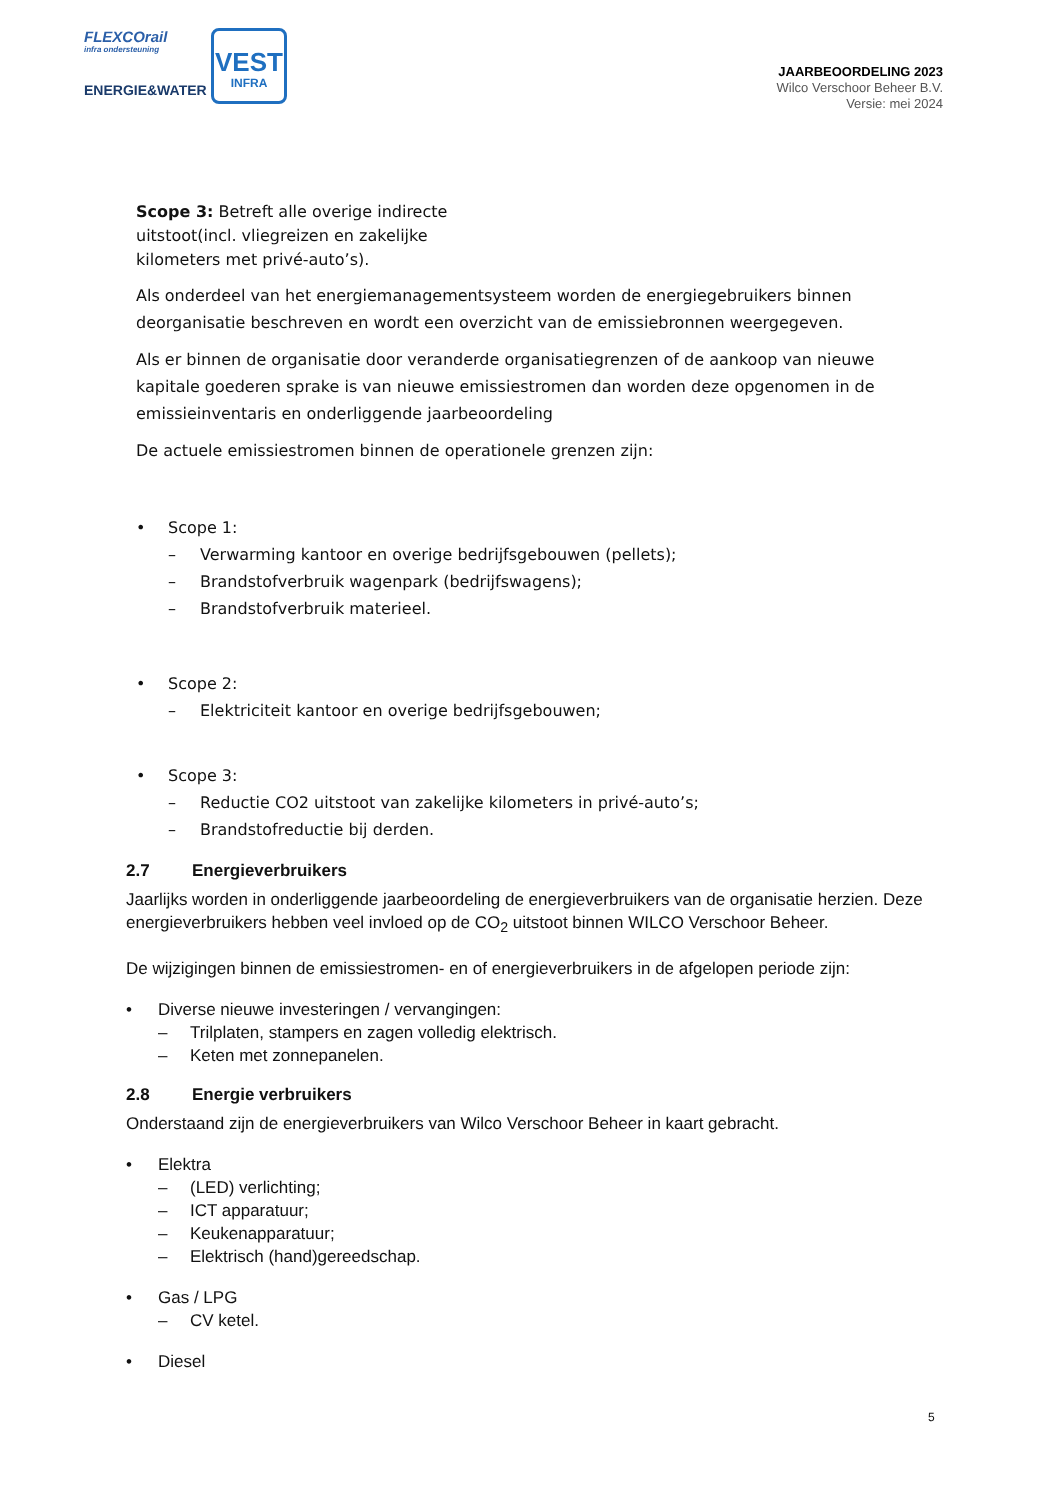FLEXCOrail
infra ondersteuning
ENERGIE&WATER
VEST
INFRA
JAARBEOORDELING 2023
Wilco Verschoor Beheer B.V.
Versie: mei 2024
Scope 3: Betreft alle overige indirecte uitstoot(incl. vliegreizen en zakelijke kilometers met privé-auto’s).
Als onderdeel van het energiemanagementsysteem worden de energiegebruikers binnen deorganisatie beschreven en wordt een overzicht van de emissiebronnen weergegeven.
Als er binnen de organisatie door veranderde organisatiegrenzen of de aankoop van nieuwe kapitale goederen sprake is van nieuwe emissiestromen dan worden deze opgenomen in de emissieinventaris en onderliggende jaarbeoordeling
De actuele emissiestromen binnen de operationele grenzen zijn:
• Scope 1:
– Verwarming kantoor en overige bedrijfsgebouwen (pellets);
– Brandstofverbruik wagenpark (bedrijfswagens);
– Brandstofverbruik materieel.
• Scope 2:
– Elektriciteit kantoor en overige bedrijfsgebouwen;
• Scope 3:
– Reductie CO2 uitstoot van zakelijke kilometers in privé-auto’s;
– Brandstofreductie bij derden.
2.7 Energieverbruikers
Jaarlijks worden in onderliggende jaarbeoordeling de energieverbruikers van de organisatie herzien. Deze energieverbruikers hebben veel invloed op de CO<sub>2</sub> uitstoot binnen WILCO Verschoor Beheer.
De wijzigingen binnen de emissiestromen- en of energieverbruikers in de afgelopen periode zijn:
• Diverse nieuwe investeringen / vervangingen:
– Trilplaten, stampers en zagen volledig elektrisch.
– Keten met zonnepanelen.
2.8 Energie verbruikers
Onderstaand zijn de energieverbruikers van Wilco Verschoor Beheer in kaart gebracht.
• Elektra
– (LED) verlichting;
– ICT apparatuur;
– Keukenapparatuur;
– Elektrisch (hand)gereedschap.
• Gas / LPG
– CV ketel.
• Diesel
5